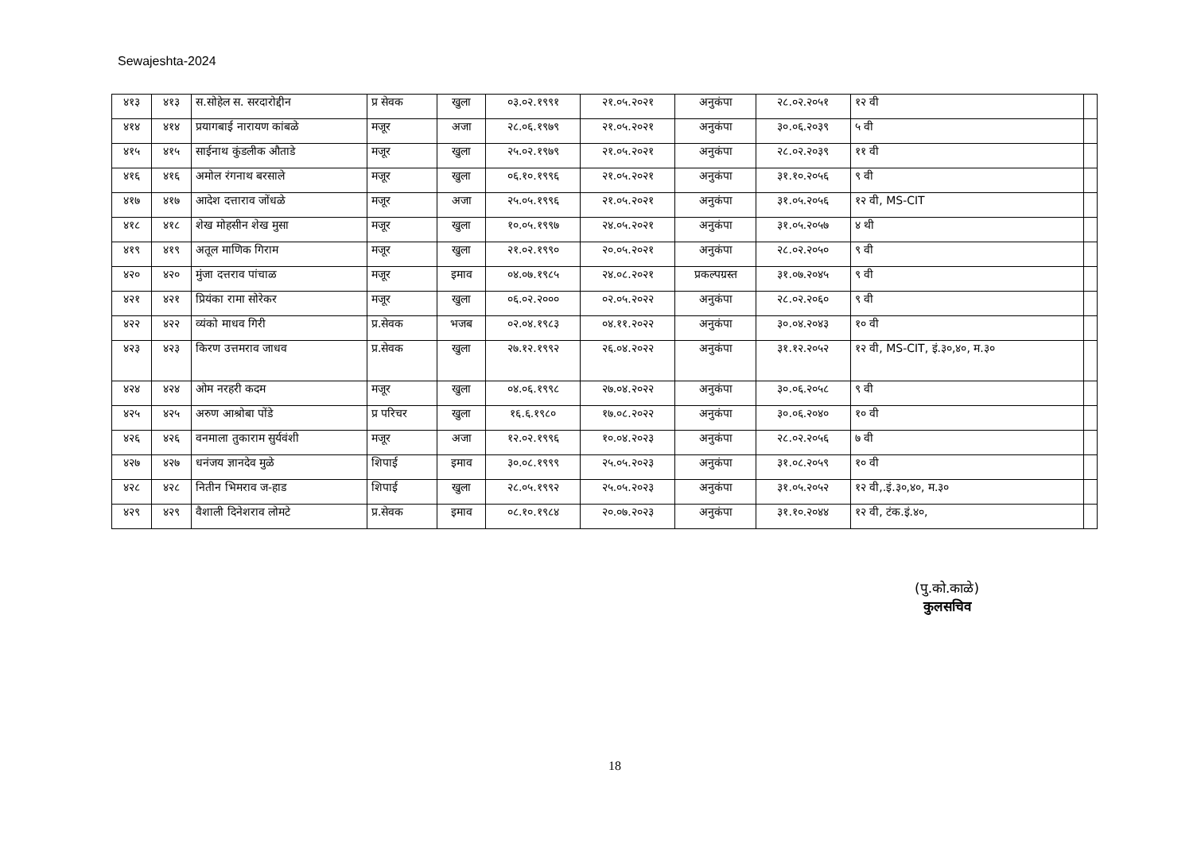Sewajeshta-2024
| ४१३ | ४१३ | स.सोहेल स. सरदारोद्दीन | प्र सेवक | खुला | ०३.०२.१९९१ | २१.०५.२०२१ | अनुकंपा | २८.०२.२०५१ | १२ वी | |
| ४१४ | ४१४ | प्रयागबाई नारायण कांबळे | मजूर | अजा | २८.०६.१९७९ | २१.०५.२०२१ | अनुकंपा | ३०.०६.२०३९ | ५ वी | |
| ४१५ | ४१५ | साईनाथ कुंडलीक औताडे | मजूर | खुला | २५.०२.१९७९ | २१.०५.२०२१ | अनुकंपा | २८.०२.२०३९ | ११ वी | |
| ४१६ | ४१६ | अमोल रंगनाथ बरसाले | मजूर | खुला | ०६.१०.१९९६ | २१.०५.२०२१ | अनुकंपा | ३१.१०.२०५६ | ९ वी | |
| ४१७ | ४१७ | आदेश दत्ताराव जोंधळे | मजूर | अजा | २५.०५.१९९६ | २१.०५.२०२१ | अनुकंपा | ३१.०५.२०५६ | १२ वी, MS-CIT | |
| ४१८ | ४१८ | शेख मोहसीन शेख मुसा | मजूर | खुला | १०.०५.१९९७ | २४.०५.२०२१ | अनुकंपा | ३१.०५.२०५७ | ४ थी | |
| ४१९ | ४१९ | अतूल माणिक गिराम | मजूर | खुला | २१.०२.१९९० | २०.०५.२०२१ | अनुकंपा | २८.०२.२०५० | ९ वी | |
| ४२० | ४२० | मुंजा दत्तराव पांचाळ | मजूर | इमाव | ०४.०७.१९८५ | २४.०८.२०२१ | प्रकल्पग्रस्त | ३१.०७.२०४५ | ९ वी | |
| ४२१ | ४२१ | प्रियंका रामा सोरेकर | मजूर | खुला | ०६.०२.२००० | ०२.०५.२०२२ | अनुकंपा | २८.०२.२०६० | ९ वी | |
| ४२२ | ४२२ | व्यंको माधव गिरी | प्र.सेवक | भजब | ०२.०४.१९८३ | ०४.११.२०२२ | अनुकंपा | ३०.०४.२०४३ | १० वी | |
| ४२३ | ४२३ | किरण उत्तमराव जाधव | प्र.सेवक | खुला | २७.१२.१९९२ | २६.०४.२०२२ | अनुकंपा | ३१.१२.२०५२ | १२ वी, MS-CIT, इं.३०,४०, म.३० | |
| ४२४ | ४२४ | ओम नरहरी कदम | मजूर | खुला | ०४.०६.१९९८ | २७.०४.२०२२ | अनुकंपा | ३०.०६.२०५८ | ९ वी | |
| ४२५ | ४२५ | अरुण आश्रोबा पोंडे | प्र परिचर | खुला | १६.६.१९८० | १७.०८.२०२२ | अनुकंपा | ३०.०६.२०४० | १० वी | |
| ४२६ | ४२६ | वनमाला तुकाराम सुर्यवंशी | मजूर | अजा | १२.०२.१९९६ | १०.०४.२०२३ | अनुकंपा | २८.०२.२०५६ | ७ वी | |
| ४२७ | ४२७ | धनंजय ज्ञानदेव मुळे | शिपाई | इमाव | ३०.०८.१९९९ | २५.०५.२०२३ | अनुकंपा | ३१.०८.२०५९ | १० वी | |
| ४२८ | ४२८ | नितीन भिमराव ज-हाड | शिपाई | खुला | २८.०५.१९९२ | २५.०५.२०२३ | अनुकंपा | ३१.०५.२०५२ | १२ वी,.इं.३०,४०, म.३० | |
| ४२९ | ४२९ | वैशाली दिनेशराव लोमटे | प्र.सेवक | इमाव | ०८.१०.१९८४ | २०.०७.२०२३ | अनुकंपा | ३१.१०.२०४४ | १२ वी, टंक.इं.४०, | |
(पु.को.काळे)
कुलसचिव
18